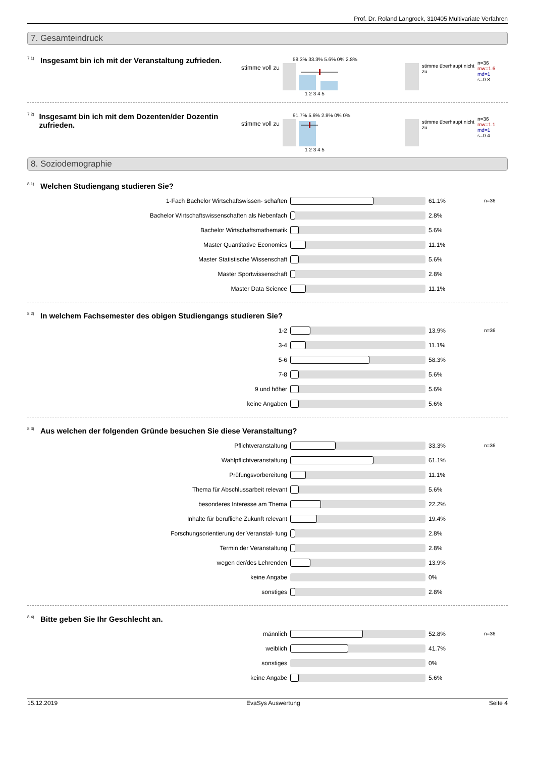Prof. Dr. Roland Langrock, 310405 Multivariate Verfahren
7. Gesamteindruck
7.1) Insgesamt bin ich mit der Veranstaltung zufrieden.
stimme voll zu
58.3% 33.3% 5.6% 0% 2.8%
1 2 3 4 5
stimme überhaupt nicht zu
n=36
mw=1.6
md=1
s=0.8
7.2) Insgesamt bin ich mit dem Dozenten/der Dozentin zufrieden.
stimme voll zu
91.7% 5.6% 2.8% 0% 0%
1 2 3 4 5
stimme überhaupt nicht zu
n=36
mw=1.1
md=1
s=0.4
8. Soziodemographie
8.1) Welchen Studiengang studieren Sie?
1-Fach Bachelor Wirtschaftswissen- schaften 61.1%
n=36
Bachelor Wirtschaftswissenschaften als Nebenfach 2.8%
Bachelor Wirtschaftsmathematik 5.6%
Master Quantitative Economics 11.1%
Master Statistische Wissenschaft 5.6%
Master Sportwissenschaft 2.8%
Master Data Science 11.1%
8.2) In welchem Fachsemester des obigen Studiengangs studieren Sie?
1-2 13.9%
n=36
3-4 11.1%
5-6 58.3%
7-8 5.6%
9 und höher 5.6%
keine Angaben 5.6%
8.3) Aus welchen der folgenden Gründe besuchen Sie diese Veranstaltung?
Pflichtveranstaltung 33.3%
n=36
Wahlpflichtveranstaltung 61.1%
Prüfungsvorbereitung 11.1%
Thema für Abschlussarbeit relevant 5.6%
besonderes Interesse am Thema 22.2%
Inhalte für berufliche Zukunft relevant 19.4%
Forschungsorientierung der Veranstal- tung 2.8%
Termin der Veranstaltung 2.8%
wegen der/des Lehrenden 13.9%
keine Angabe 0%
sonstiges 2.8%
8.4) Bitte geben Sie Ihr Geschlecht an.
männlich 52.8%
n=36
weiblich 41.7%
sonstiges 0%
keine Angabe 5.6%
15.12.2019 EvaSys Auswertung Seite 4